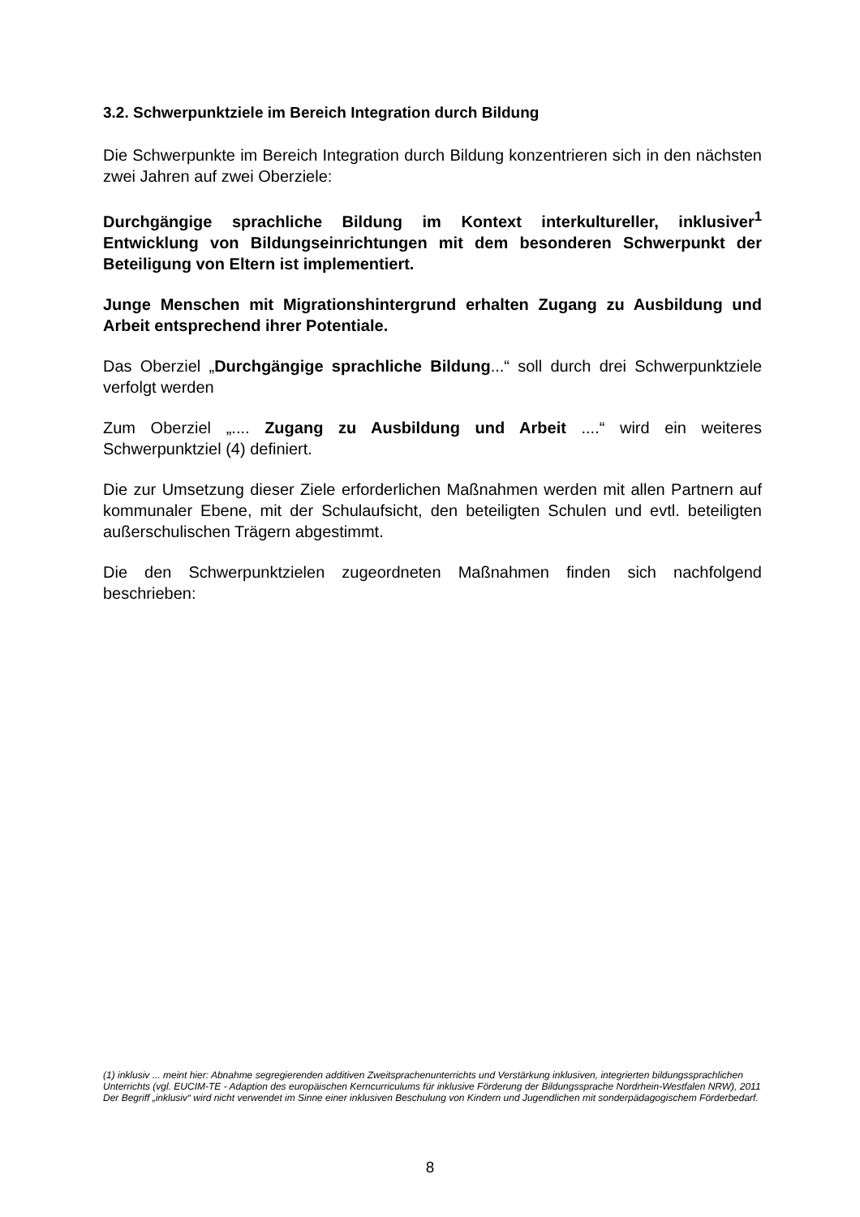3.2. Schwerpunktziele im Bereich Integration durch Bildung
Die Schwerpunkte im Bereich Integration durch Bildung konzentrieren sich in den nächsten zwei Jahren auf zwei Oberziele:
Durchgängige sprachliche Bildung im Kontext interkultureller, inklusiver<sup>1</sup> Entwicklung von Bildungseinrichtungen mit dem besonderen Schwerpunkt der Beteiligung von Eltern ist implementiert.
Junge Menschen mit Migrationshintergrund erhalten Zugang zu Ausbildung und Arbeit entsprechend ihrer Potentiale.
Das Oberziel „Durchgängige sprachliche Bildung...“ soll durch drei Schwerpunktziele verfolgt werden
Zum Oberziel „.... Zugang zu Ausbildung und Arbeit ....“ wird ein weiteres Schwerpunktziel (4) definiert.
Die zur Umsetzung dieser Ziele erforderlichen Maßnahmen werden mit allen Partnern auf kommunaler Ebene, mit der Schulaufsicht, den beteiligten Schulen und evtl. beteiligten außerschulischen Trägern abgestimmt.
Die den Schwerpunktzielen zugeordneten Maßnahmen finden sich nachfolgend beschrieben:
(1) inklusiv ... meint hier: Abnahme segregierenden additiven Zweitsprachenunterrichts und Verstärkung inklusiven, integrierten bildungssprachlichen Unterrichts (vgl. EUCIM-TE - Adaption des europäischen Kerncurriculums für inklusive Förderung der Bildungssprache Nordrhein-Westfalen NRW), 2011
Der Begriff „inklusiv“ wird nicht verwendet im Sinne einer inklusiven Beschulung von Kindern und Jugendlichen mit sonderpädagogischem Förderbedarf.
8